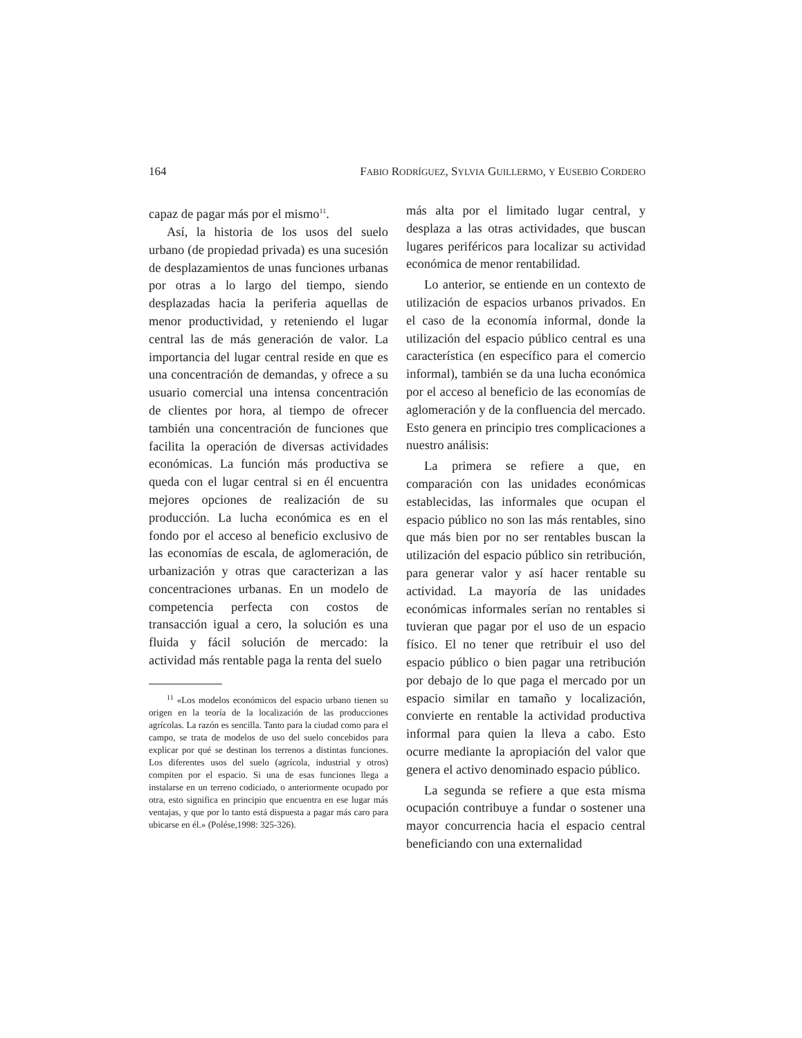164 FABIO RODRÍGUEZ, SYLVIA GUILLERMO, Y EUSEBIO CORDERO
capaz de pagar más por el mismo<sup>11</sup>.
Así, la historia de los usos del suelo urbano (de propiedad privada) es una sucesión de desplazamientos de unas funciones urbanas por otras a lo largo del tiempo, siendo desplazadas hacia la periferia aquellas de menor productividad, y reteniendo el lugar central las de más generación de valor. La importancia del lugar central reside en que es una concentración de demandas, y ofrece a su usuario comercial una intensa concentración de clientes por hora, al tiempo de ofrecer también una concentración de funciones que facilita la operación de diversas actividades económicas. La función más productiva se queda con el lugar central si en él encuentra mejores opciones de realización de su producción. La lucha económica es en el fondo por el acceso al beneficio exclusivo de las economías de escala, de aglomeración, de urbanización y otras que caracterizan a las concentraciones urbanas. En un modelo de competencia perfecta con costos de transacción igual a cero, la solución es una fluida y fácil solución de mercado: la actividad más rentable paga la renta del suelo
<sup>11</sup> «Los modelos económicos del espacio urbano tienen su origen en la teoría de la localización de las producciones agrícolas. La razón es sencilla. Tanto para la ciudad como para el campo, se trata de modelos de uso del suelo concebidos para explicar por qué se destinan los terrenos a distintas funciones. Los diferentes usos del suelo (agrícola, industrial y otros) compiten por el espacio. Si una de esas funciones llega a instalarse en un terreno codiciado, o anteriormente ocupado por otra, esto significa en principio que encuentra en ese lugar más ventajas, y que por lo tanto está dispuesta a pagar más caro para ubicarse en él.» (Polése,1998: 325-326).
más alta por el limitado lugar central, y desplaza a las otras actividades, que buscan lugares periféricos para localizar su actividad económica de menor rentabilidad.
Lo anterior, se entiende en un contexto de utilización de espacios urbanos privados. En el caso de la economía informal, donde la utilización del espacio público central es una característica (en específico para el comercio informal), también se da una lucha económica por el acceso al beneficio de las economías de aglomeración y de la confluencia del mercado. Esto genera en principio tres complicaciones a nuestro análisis:
La primera se refiere a que, en comparación con las unidades económicas establecidas, las informales que ocupan el espacio público no son las más rentables, sino que más bien por no ser rentables buscan la utilización del espacio público sin retribución, para generar valor y así hacer rentable su actividad. La mayoría de las unidades económicas informales serían no rentables si tuvieran que pagar por el uso de un espacio físico. El no tener que retribuir el uso del espacio público o bien pagar una retribución por debajo de lo que paga el mercado por un espacio similar en tamaño y localización, convierte en rentable la actividad productiva informal para quien la lleva a cabo. Esto ocurre mediante la apropiación del valor que genera el activo denominado espacio público.
La segunda se refiere a que esta misma ocupación contribuye a fundar o sostener una mayor concurrencia hacia el espacio central beneficiando con una externalidad